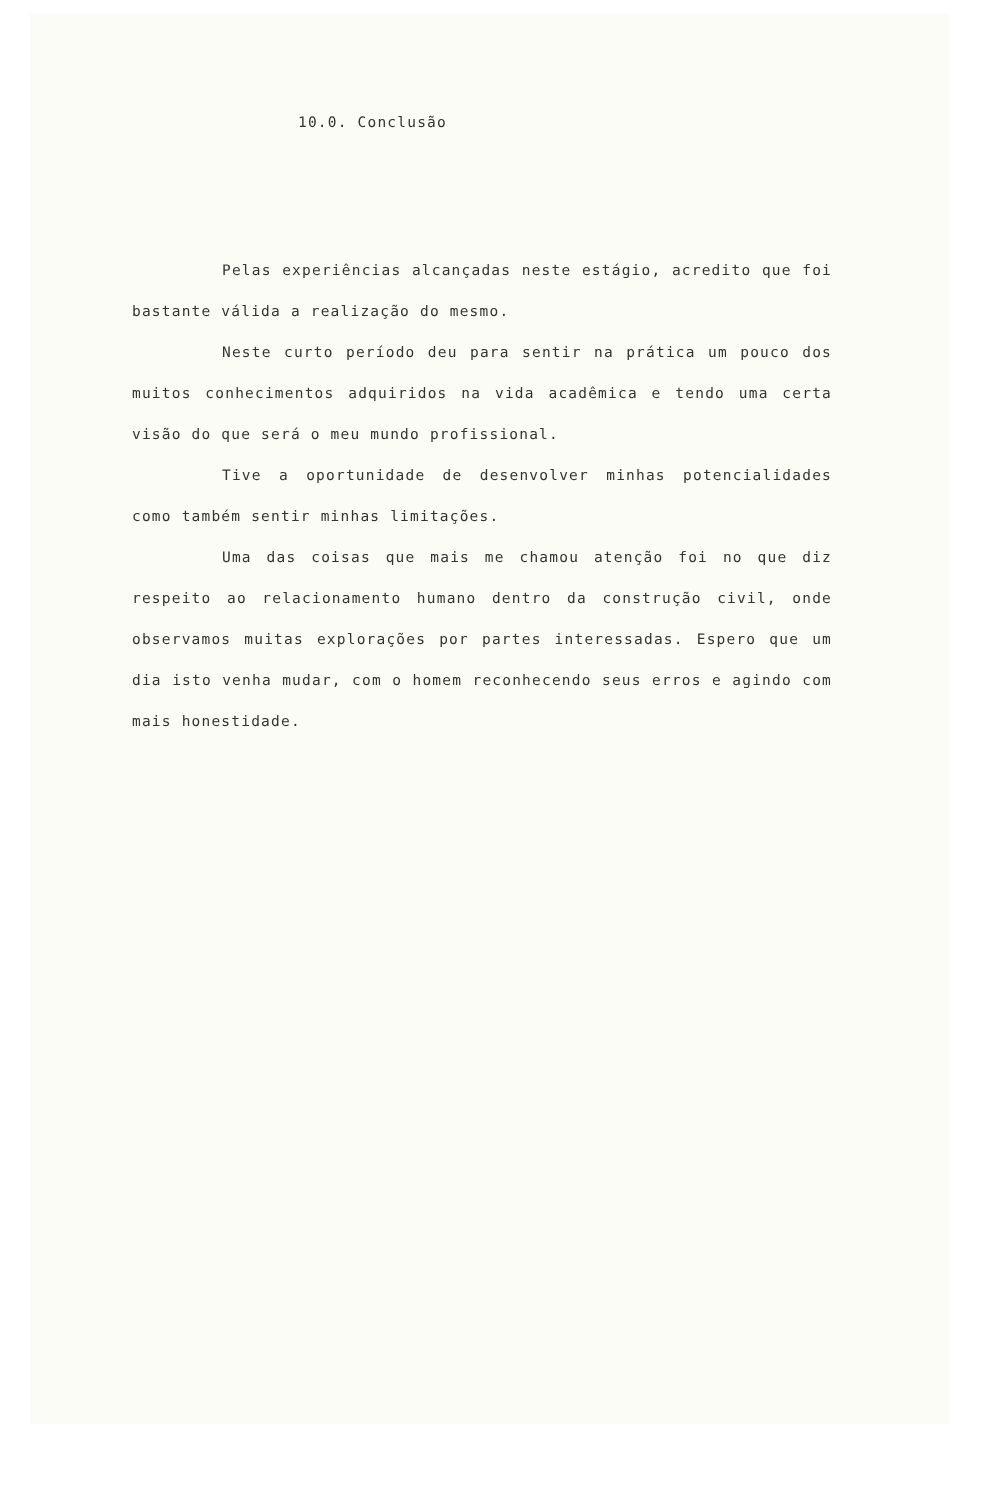10.0. Conclusão
Pelas experiências alcançadas neste estágio, acredito que foi bastante válida a realização do mesmo.
Neste curto período deu para sentir na prática um pouco dos muitos conhecimentos adquiridos na vida acadêmica e tendo uma certa visão do que será o meu mundo profissional.
Tive a oportunidade de desenvolver minhas potencialidades como também sentir minhas limitações.
Uma das coisas que mais me chamou atenção foi no que diz respeito ao relacionamento humano dentro da construção civil, onde observamos muitas explorações por partes interessadas. Espero que um dia isto venha mudar, com o homem reconhecendo seus erros e agindo com mais honestidade.